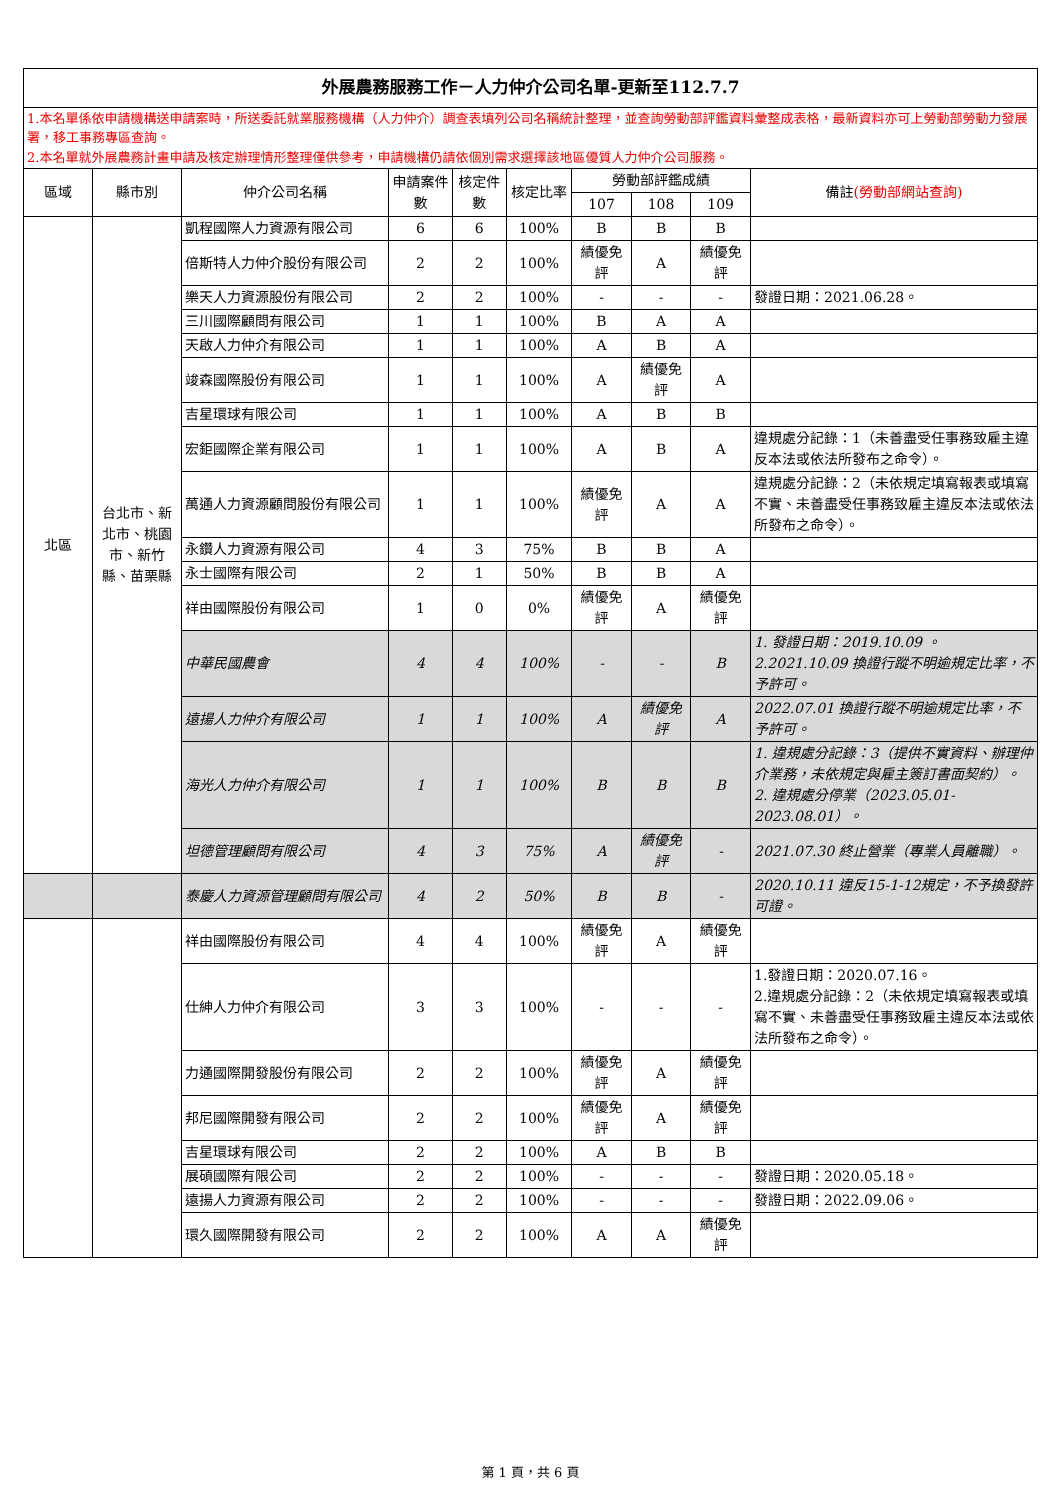| 外展農務服務工作－人力仲介公司名單-更新至112.7.7 | | | | | | | | | |
| --- | --- | --- | --- | --- | --- | --- | --- | --- | --- |
| 1.本名單係依申請機構送申請案時，所送委託就業服務機構（人力仲介）調查表填列公司名稱統計整理，並查詢勞動部評鑑資料彙整成表格，最新資料亦可上勞動部勞動力發展署，移工事務專區查詢。 2.本名單就外展農務計畫申請及核定辦理情形整理僅供參考，申請機構仍請依個別需求選擇該地區優質人力仲介公司服務。 | | | | | | | | | |
| 區域 | 縣市別 | 仲介公司名稱 | 申請案件數 | 核定件數 | 核定比率 | 勞動部評鑑成績 | | | 備註 (勞動部網站查詢) |
| | | | | | | 107 | 108 | 109 | |
| 北區 | 台北市、新北市、桃園市、新竹縣、苗栗縣 | 凱程國際人力資源有限公司 | 6 | 6 | 100% | B | B | B | |
| | | 倍斯特人力仲介股份有限公司 | 2 | 2 | 100% | 績優免評 | A | 績優免評 | |
| | | 樂天人力資源股份有限公司 | 2 | 2 | 100% | - | - | - | 發證日期：2021.06.28。 |
| | | 三川國際顧問有限公司 | 1 | 1 | 100% | B | A | A | |
| | | 天啟人力仲介有限公司 | 1 | 1 | 100% | A | B | A | |
| | | 竣森國際股份有限公司 | 1 | 1 | 100% | A | 績優免評 | A | |
| | | 吉星環球有限公司 | 1 | 1 | 100% | A | B | B | |
| | | 宏鉅國際企業有限公司 | 1 | 1 | 100% | A | B | A | 違規處分記錄：1（未善盡受任事務致雇主違反本法或依法所發布之命令）。 |
| | | 萬通人力資源顧問股份有限公司 | 1 | 1 | 100% | 績優免評 | A | A | 違規處分記錄：2（未依規定填寫報表或填寫不實、未善盡受任事務致雇主違反本法或依法所發布之命令）。 |
| | | 永鑽人力資源有限公司 | 4 | 3 | 75% | B | B | A | |
| | | 永士國際有限公司 | 2 | 1 | 50% | B | B | A | |
| | | 祥由國際股份有限公司 | 1 | 0 | 0% | 績優免評 | A | 績優免評 | |
| | | 中華民國農會 | 4 | 4 | 100% | - | - | B | 1. 發證日期：2019.10.09 。 2.2021.10.09 換證行蹤不明逾規定比率，不予許可。 |
| | | 遠揚人力仲介有限公司 | 1 | 1 | 100% | A | 績優免評 | A | 2022.07.01 換證行蹤不明逾規定比率，不予許可。 |
| | | 海光人力仲介有限公司 | 1 | 1 | 100% | B | B | B | 1. 違規處分記錄：3（提供不實資料、辦理仲介業務，未依規定與雇主簽訂書面契約）。 2. 違規處分停業（2023.05.01-2023.08.01）。 |
| | | 坦德管理顧問有限公司 | 4 | 3 | 75% | A | 績優免評 | - | 2021.07.30 終止營業（專業人員離職）。 |
| | | 泰慶人力資源管理顧問有限公司 | 4 | 2 | 50% | B | B | - | 2020.10.11 違反15-1-12規定，不予換發許可證。 |
| | | 祥由國際股份有限公司 | 4 | 4 | 100% | 績優免評 | A | 績優免評 | |
| | | 仕紳人力仲介有限公司 | 3 | 3 | 100% | - | - | - | 1.發證日期：2020.07.16。 2.違規處分記錄：2（未依規定填寫報表或填寫不實、未善盡受任事務致雇主違反本法或依法所發布之命令）。 |
| | | 力通國際開發股份有限公司 | 2 | 2 | 100% | 績優免評 | A | 績優免評 | |
| | | 邦尼國際開發有限公司 | 2 | 2 | 100% | 績優免評 | A | 績優免評 | |
| | | 吉星環球有限公司 | 2 | 2 | 100% | A | B | B | |
| | | 展碩國際有限公司 | 2 | 2 | 100% | - | - | - | 發證日期：2020.05.18。 |
| | | 遠揚人力資源有限公司 | 2 | 2 | 100% | - | - | - | 發證日期：2022.09.06。 |
| | | 環久國際開發有限公司 | 2 | 2 | 100% | A | A | 績優免評 | |
第 1 頁，共 6 頁